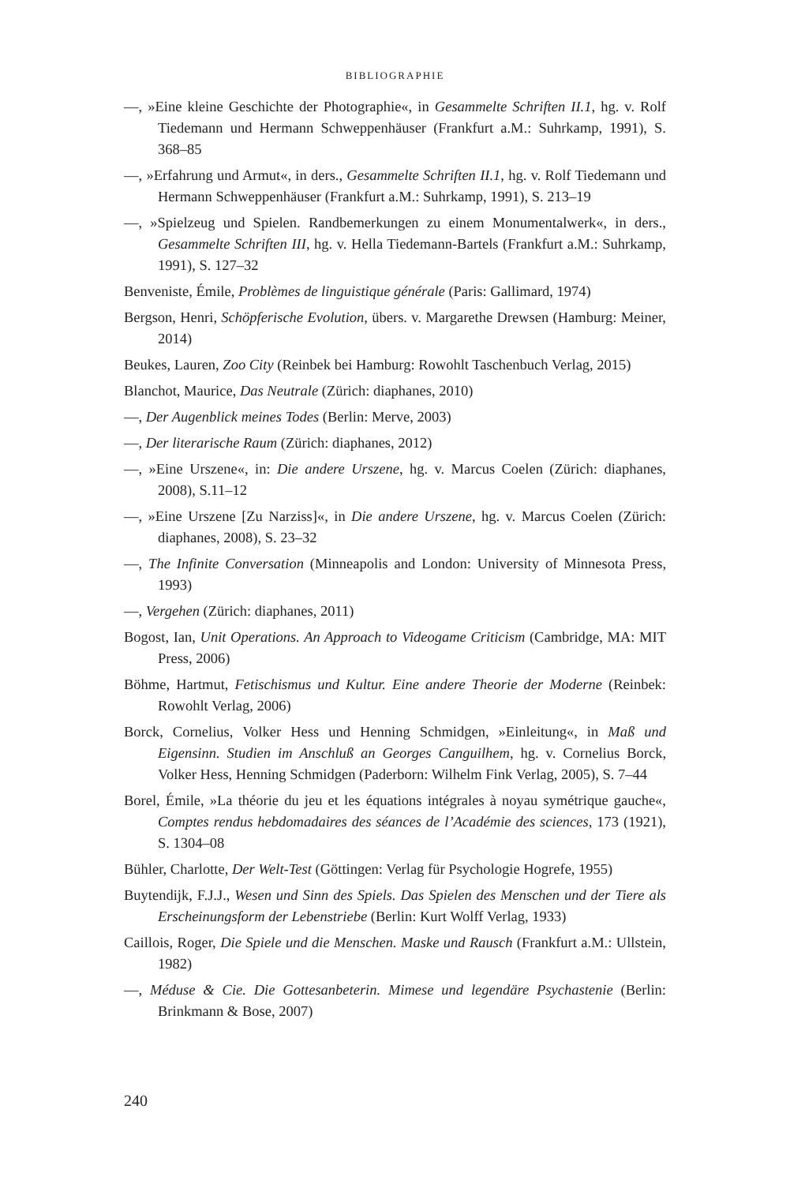BIBLIOGRAPHIE
—, »Eine kleine Geschichte der Photographie«, in Gesammelte Schriften II.1, hg. v. Rolf Tiedemann und Hermann Schweppenhäuser (Frankfurt a.M.: Suhrkamp, 1991), S. 368–85
—, »Erfahrung und Armut«, in ders., Gesammelte Schriften II.1, hg. v. Rolf Tiedemann und Hermann Schweppenhäuser (Frankfurt a.M.: Suhrkamp, 1991), S. 213–19
—, »Spielzeug und Spielen. Randbemerkungen zu einem Monumentalwerk«, in ders., Gesammelte Schriften III, hg. v. Hella Tiedemann-Bartels (Frankfurt a.M.: Suhrkamp, 1991), S. 127–32
Benveniste, Émile, Problèmes de linguistique générale (Paris: Gallimard, 1974)
Bergson, Henri, Schöpferische Evolution, übers. v. Margarethe Drewsen (Hamburg: Meiner, 2014)
Beukes, Lauren, Zoo City (Reinbek bei Hamburg: Rowohlt Taschenbuch Verlag, 2015)
Blanchot, Maurice, Das Neutrale (Zürich: diaphanes, 2010)
—, Der Augenblick meines Todes (Berlin: Merve, 2003)
—, Der literarische Raum (Zürich: diaphanes, 2012)
—, »Eine Urszene«, in: Die andere Urszene, hg. v. Marcus Coelen (Zürich: diaphanes, 2008), S.11–12
—, »Eine Urszene [Zu Narziss]«, in Die andere Urszene, hg. v. Marcus Coelen (Zürich: diaphanes, 2008), S. 23–32
—, The Infinite Conversation (Minneapolis and London: University of Minnesota Press, 1993)
—, Vergehen (Zürich: diaphanes, 2011)
Bogost, Ian, Unit Operations. An Approach to Videogame Criticism (Cambridge, MA: MIT Press, 2006)
Böhme, Hartmut, Fetischismus und Kultur. Eine andere Theorie der Moderne (Reinbek: Rowohlt Verlag, 2006)
Borck, Cornelius, Volker Hess und Henning Schmidgen, »Einleitung«, in Maß und Eigensinn. Studien im Anschluß an Georges Canguilhem, hg. v. Cornelius Borck, Volker Hess, Henning Schmidgen (Paderborn: Wilhelm Fink Verlag, 2005), S. 7–44
Borel, Émile, »La théorie du jeu et les équations intégrales à noyau symétrique gauche«, Comptes rendus hebdomadaires des séances de l’Académie des sciences, 173 (1921), S. 1304–08
Bühler, Charlotte, Der Welt-Test (Göttingen: Verlag für Psychologie Hogrefe, 1955)
Buytendijk, F.J.J., Wesen und Sinn des Spiels. Das Spielen des Menschen und der Tiere als Erscheinungsform der Lebenstriebe (Berlin: Kurt Wolff Verlag, 1933)
Caillois, Roger, Die Spiele und die Menschen. Maske und Rausch (Frankfurt a.M.: Ullstein, 1982)
—, Méduse & Cie. Die Gottesanbeterin. Mimese und legendäre Psychastenie (Berlin: Brinkmann & Bose, 2007)
240